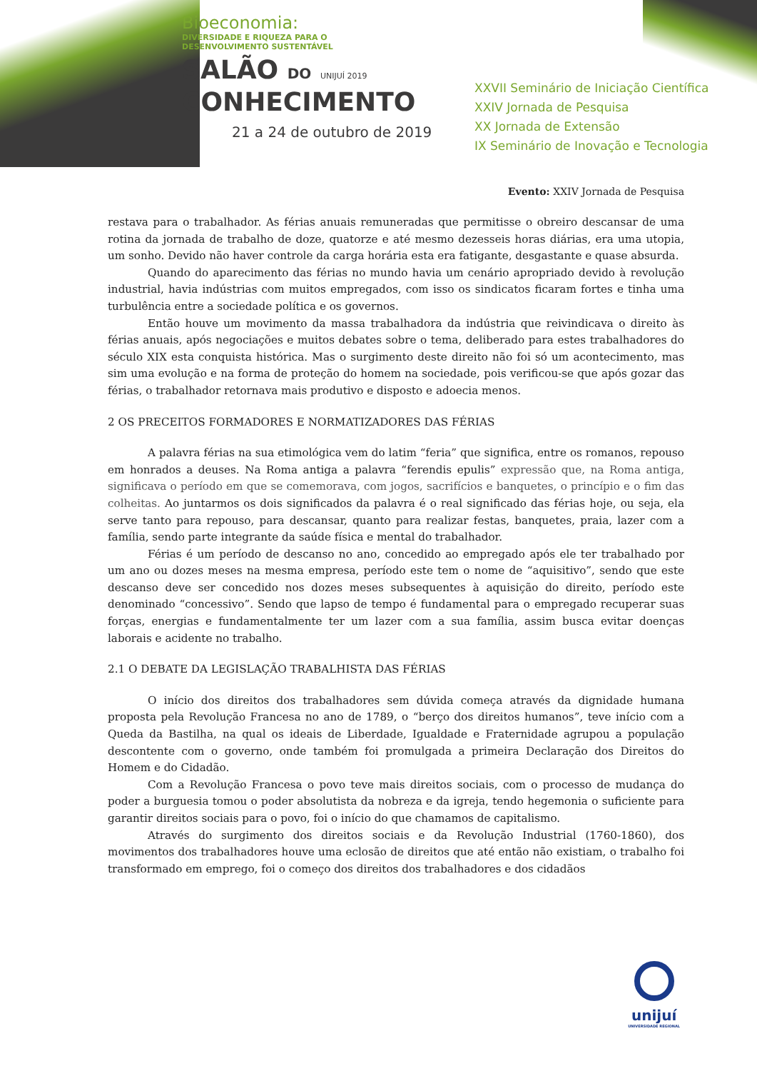Bioeconomia:
DIVERSIDADE E RIQUEZA PARA O
DESENVOLVIMENTO SUSTENTÁVEL
SALÃO DO UNIJUÍ 2019
CONHECIMENTO
21 a 24 de outubro de 2019
XXVII Seminário de Iniciação Científica
XXIV Jornada de Pesquisa
XX Jornada de Extensão
IX Seminário de Inovação e Tecnologia
Evento: XXIV Jornada de Pesquisa
restava para o trabalhador. As férias anuais remuneradas que permitisse o obreiro descansar de uma rotina da jornada de trabalho de doze, quatorze e até mesmo dezesseis horas diárias, era uma utopia, um sonho. Devido não haver controle da carga horária esta era fatigante, desgastante e quase absurda.
Quando do aparecimento das férias no mundo havia um cenário apropriado devido à revolução industrial, havia indústrias com muitos empregados, com isso os sindicatos ficaram fortes e tinha uma turbulência entre a sociedade política e os governos.
Então houve um movimento da massa trabalhadora da indústria que reivindicava o direito às férias anuais, após negociações e muitos debates sobre o tema, deliberado para estes trabalhadores do século XIX esta conquista histórica. Mas o surgimento deste direito não foi só um acontecimento, mas sim uma evolução e na forma de proteção do homem na sociedade, pois verificou-se que após gozar das férias, o trabalhador retornava mais produtivo e disposto e adoecia menos.
2 OS PRECEITOS FORMADORES E NORMATIZADORES DAS FÉRIAS
A palavra férias na sua etimológica vem do latim “feria” que significa, entre os romanos, repouso em honrados a deuses. Na Roma antiga a palavra “ferendis epulis” expressão que, na Roma antiga, significava o período em que se comemorava, com jogos, sacrifícios e banquetes, o princípio e o fim das colheitas. Ao juntarmos os dois significados da palavra é o real significado das férias hoje, ou seja, ela serve tanto para repouso, para descansar, quanto para realizar festas, banquetes, praia, lazer com a família, sendo parte integrante da saúde física e mental do trabalhador.
Férias é um período de descanso no ano, concedido ao empregado após ele ter trabalhado por um ano ou dozes meses na mesma empresa, período este tem o nome de “aquisitivo”, sendo que este descanso deve ser concedido nos dozes meses subsequentes à aquisição do direito, período este denominado “concessivo”. Sendo que lapso de tempo é fundamental para o empregado recuperar suas forças, energias e fundamentalmente ter um lazer com a sua família, assim busca evitar doenças laborais e acidente no trabalho.
2.1 O DEBATE DA LEGISLAÇÃO TRABALHISTA DAS FÉRIAS
O início dos direitos dos trabalhadores sem dúvida começa através da dignidade humana proposta pela Revolução Francesa no ano de 1789, o “berço dos direitos humanos”, teve início com a Queda da Bastilha, na qual os ideais de Liberdade, Igualdade e Fraternidade agrupou a população descontente com o governo, onde também foi promulgada a primeira Declaração dos Direitos do Homem e do Cidadão.
Com a Revolução Francesa o povo teve mais direitos sociais, com o processo de mudança do poder a burguesia tomou o poder absolutista da nobreza e da igreja, tendo hegemonia o suficiente para garantir direitos sociais para o povo, foi o início do que chamamos de capitalismo.
Através do surgimento dos direitos sociais e da Revolução Industrial (1760-1860), dos movimentos dos trabalhadores houve uma eclosão de direitos que até então não existiam, o trabalho foi transformado em emprego, foi o começo dos direitos dos trabalhadores e dos cidadãos
unijuí
UNIVERSIDADE REGIONAL